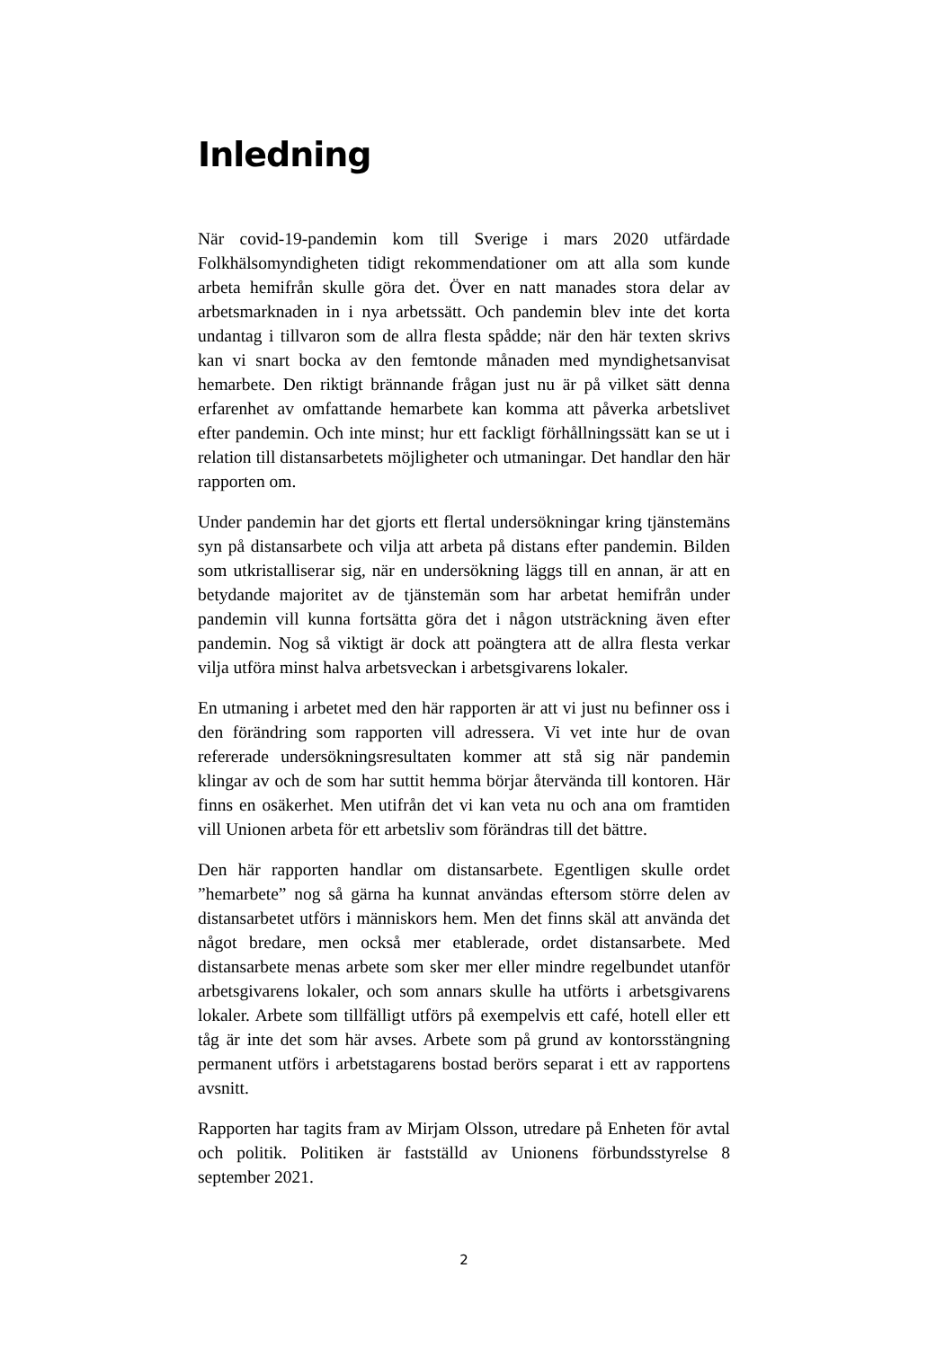Inledning
När covid-19-pandemin kom till Sverige i mars 2020 utfärdade Folkhälsomyndigheten tidigt rekommendationer om att alla som kunde arbeta hemifrån skulle göra det. Över en natt manades stora delar av arbetsmarknaden in i nya arbetssätt. Och pandemin blev inte det korta undantag i tillvaron som de allra flesta spådde; när den här texten skrivs kan vi snart bocka av den femtonde månaden med myndighetsanvisat hemarbete. Den riktigt brännande frågan just nu är på vilket sätt denna erfarenhet av omfattande hemarbete kan komma att påverka arbetslivet efter pandemin. Och inte minst; hur ett fackligt förhållningssätt kan se ut i relation till distansarbetets möjligheter och utmaningar. Det handlar den här rapporten om.
Under pandemin har det gjorts ett flertal undersökningar kring tjänstemäns syn på distansarbete och vilja att arbeta på distans efter pandemin. Bilden som utkristalliserar sig, när en undersökning läggs till en annan, är att en betydande majoritet av de tjänstemän som har arbetat hemifrån under pandemin vill kunna fortsätta göra det i någon utsträckning även efter pandemin. Nog så viktigt är dock att poängtera att de allra flesta verkar vilja utföra minst halva arbetsveckan i arbetsgivarens lokaler.
En utmaning i arbetet med den här rapporten är att vi just nu befinner oss i den förändring som rapporten vill adressera. Vi vet inte hur de ovan refererade undersökningsresultaten kommer att stå sig när pandemin klingar av och de som har suttit hemma börjar återvända till kontoren. Här finns en osäkerhet. Men utifrån det vi kan veta nu och ana om framtiden vill Unionen arbeta för ett arbetsliv som förändras till det bättre.
Den här rapporten handlar om distansarbete. Egentligen skulle ordet ”hemarbete” nog så gärna ha kunnat användas eftersom större delen av distansarbetet utförs i människors hem. Men det finns skäl att använda det något bredare, men också mer etablerade, ordet distansarbete. Med distansarbete menas arbete som sker mer eller mindre regelbundet utanför arbetsgivarens lokaler, och som annars skulle ha utförts i arbetsgivarens lokaler. Arbete som tillfälligt utförs på exempelvis ett café, hotell eller ett tåg är inte det som här avses. Arbete som på grund av kontorsstängning permanent utförs i arbetstagarens bostad berörs separat i ett av rapportens avsnitt.
Rapporten har tagits fram av Mirjam Olsson, utredare på Enheten för avtal och politik. Politiken är fastställd av Unionens förbundsstyrelse 8 september 2021.
2